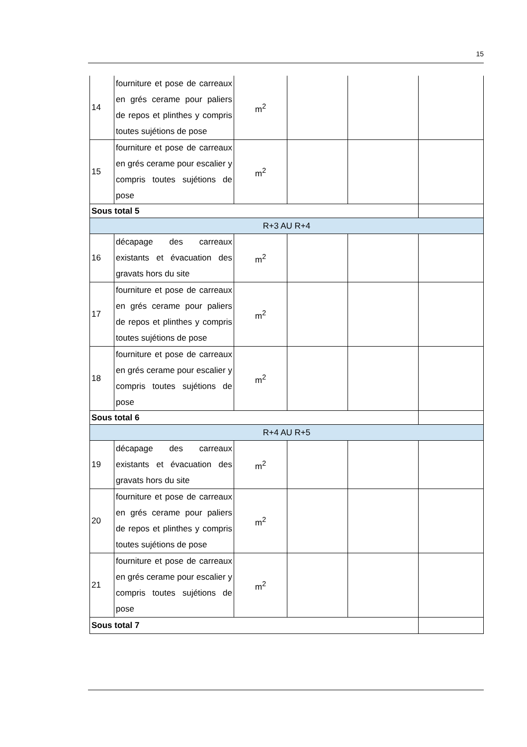15
| 14 | fourniture et pose de carreaux en grés cerame pour paliers de repos et plinthes y compris toutes sujétions de pose | m<sup>2</sup> | | | |
| 15 | fourniture et pose de carreaux en grés cerame pour escalier y compris toutes sujétions de pose | m<sup>2</sup> | | | |
| Sous total 5 | | | | | |
| R+3 AU R+4 | | | | | |
| 16 | décapage des carreaux existants et évacuation des gravats hors du site | m<sup>2</sup> | | | |
| 17 | fourniture et pose de carreaux en grés cerame pour paliers de repos et plinthes y compris toutes sujétions de pose | m<sup>2</sup> | | | |
| 18 | fourniture et pose de carreaux en grés cerame pour escalier y compris toutes sujétions de pose | m<sup>2</sup> | | | |
| Sous total 6 | | | | | |
| R+4 AU R+5 | | | | | |
| 19 | décapage des carreaux existants et évacuation des gravats hors du site | m<sup>2</sup> | | | |
| 20 | fourniture et pose de carreaux en grés cerame pour paliers de repos et plinthes y compris toutes sujétions de pose | m<sup>2</sup> | | | |
| 21 | fourniture et pose de carreaux en grés cerame pour escalier y compris toutes sujétions de pose | m<sup>2</sup> | | | |
| Sous total 7 | | | | | |